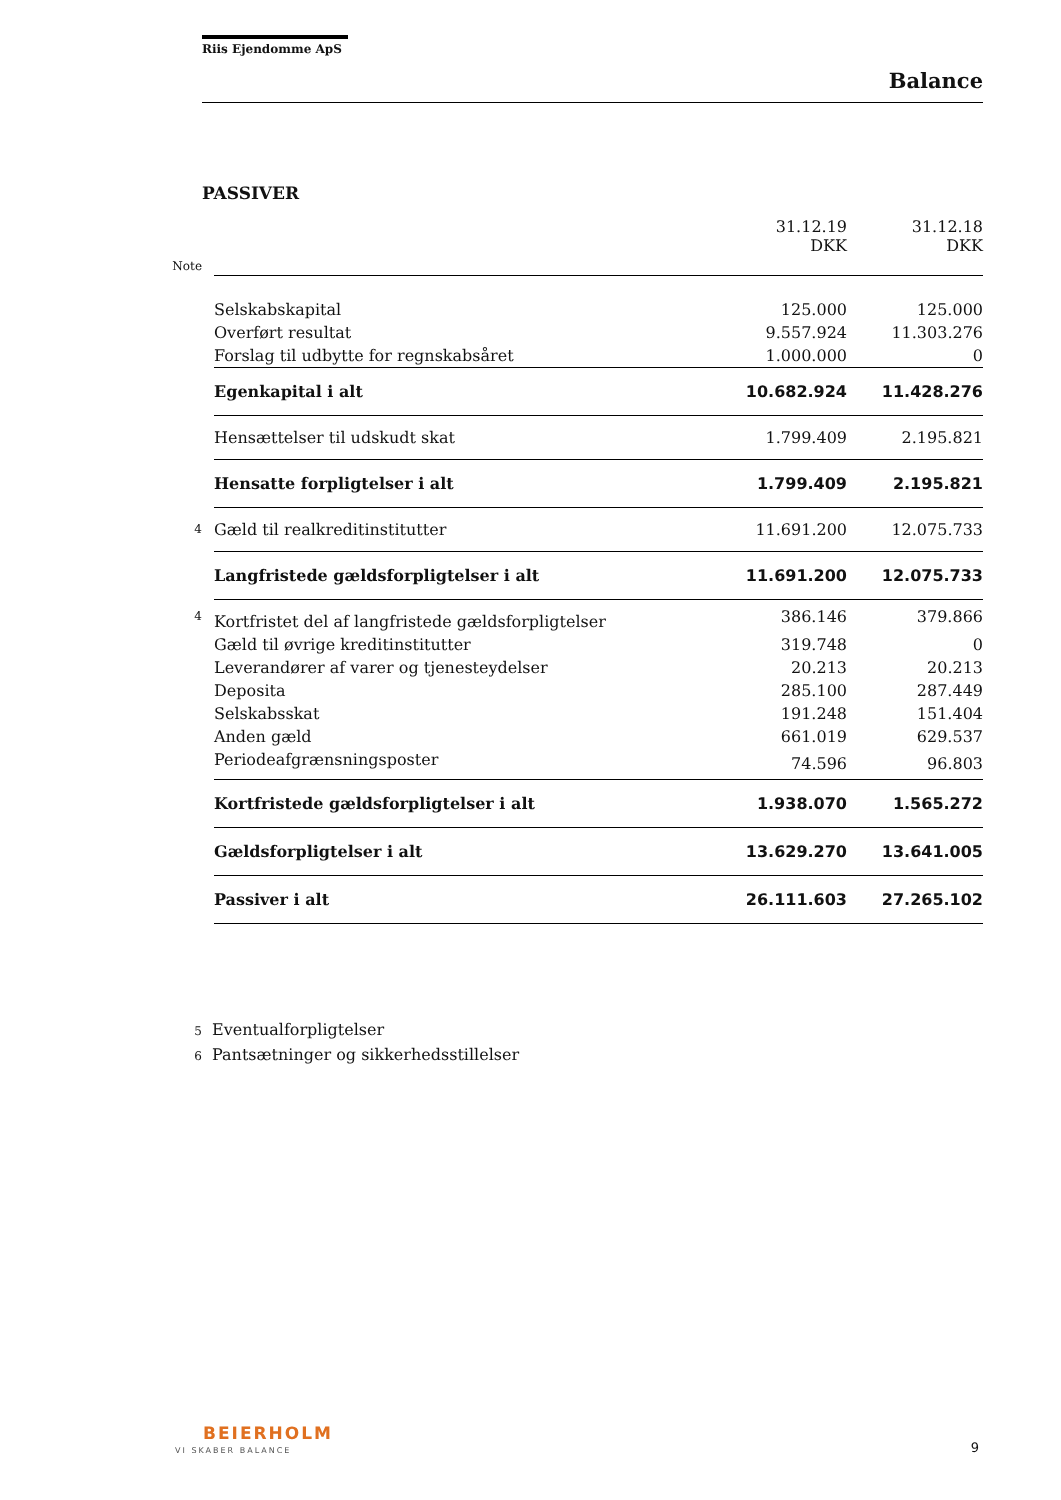Riis Ejendomme ApS
Balance
PASSIVER
| | | 31.12.19 DKK | 31.12.18 DKK |
| --- | --- | --- | --- |
| Note | | | |
| | Selskabskapital | 125.000 | 125.000 |
| | Overført resultat | 9.557.924 | 11.303.276 |
| | Forslag til udbytte for regnskabsåret | 1.000.000 | 0 |
| | Egenkapital i alt | 10.682.924 | 11.428.276 |
| | Hensættelser til udskudt skat | 1.799.409 | 2.195.821 |
| | Hensatte forpligtelser i alt | 1.799.409 | 2.195.821 |
| 4 | Gæld til realkreditinstitutter | 11.691.200 | 12.075.733 |
| | Langfristede gældsforpligtelser i alt | 11.691.200 | 12.075.733 |
| 4 | Kortfristet del af langfristede gældsforpligtelser | 386.146 | 379.866 |
| | Gæld til øvrige kreditinstitutter | 319.748 | 0 |
| | Leverandører af varer og tjenesteydelser | 20.213 | 20.213 |
| | Deposita | 285.100 | 287.449 |
| | Selskabsskat | 191.248 | 151.404 |
| | Anden gæld | 661.019 | 629.537 |
| | Periodeafgrænsningsposter | 74.596 | 96.803 |
| | Kortfristede gældsforpligtelser i alt | 1.938.070 | 1.565.272 |
| | Gældsforpligtelser i alt | 13.629.270 | 13.641.005 |
| | Passiver i alt | 26.111.603 | 27.265.102 |
5 Eventualforpligtelser
6 Pantsætninger og sikkerhedsstillelser
BEIERHOLM
VI SKABER BALANCE 9